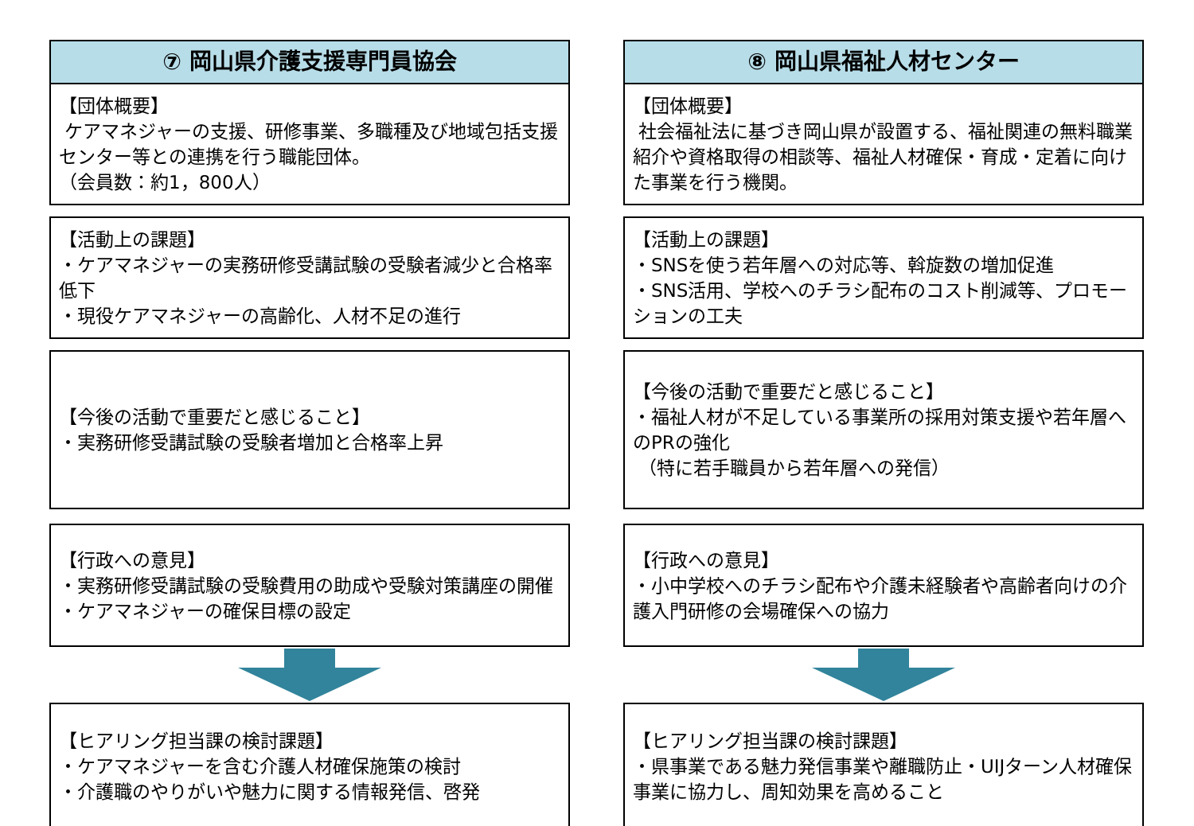⑦ 岡山県介護支援専門員協会
【団体概要】
ケアマネジャーの支援、研修事業、多職種及び地域包括支援センター等との連携を行う職能団体。
（会員数：約1，800人）
【活動上の課題】
・ケアマネジャーの実務研修受講試験の受験者減少と合格率低下
・現役ケアマネジャーの高齢化、人材不足の進行
【今後の活動で重要だと感じること】
・実務研修受講試験の受験者増加と合格率上昇
【行政への意見】
・実務研修受講試験の受験費用の助成や受験対策講座の開催
・ケアマネジャーの確保目標の設定
【ヒアリング担当課の検討課題】
・ケアマネジャーを含む介護人材確保施策の検討
・介護職のやりがいや魅力に関する情報発信、啓発
⑧ 岡山県福祉人材センター
【団体概要】
社会福祉法に基づき岡山県が設置する、福祉関連の無料職業紹介や資格取得の相談等、福祉人材確保・育成・定着に向けた事業を行う機関。
【活動上の課題】
・SNSを使う若年層への対応等、斡旋数の増加促進
・SNS活用、学校へのチラシ配布のコスト削減等、プロモーションの工夫
【今後の活動で重要だと感じること】
・福祉人材が不足している事業所の採用対策支援や若年層へのPRの強化
（特に若手職員から若年層への発信）
【行政への意見】
・小中学校へのチラシ配布や介護未経験者や高齢者向けの介護入門研修の会場確保への協力
【ヒアリング担当課の検討課題】
・県事業である魅力発信事業や離職防止・UIJターン人材確保事業に協力し、周知効果を高めること